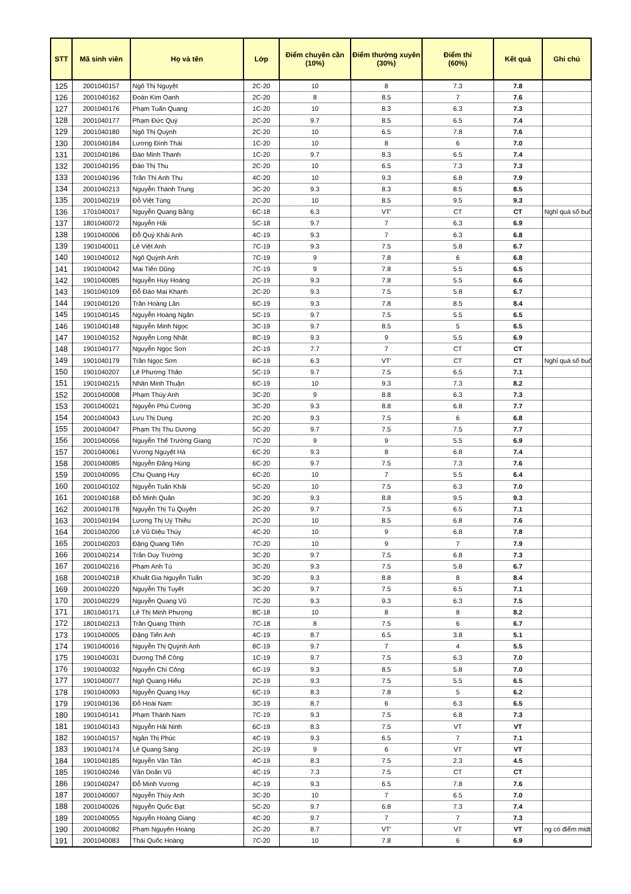| STT | Mã sinh viên | Họ và tên | Lớp | Điểm chuyên cần (10%) | Điểm thường xuyên (30%) | Điểm thi (60%) | Kết quả | Ghi chú |
| --- | --- | --- | --- | --- | --- | --- | --- | --- |
| 125 | 2001040157 | Ngô Thị Nguyệt | 2C-20 | 10 | 8 | 7.3 | 7.8 | |
| 126 | 2001040162 | Đoàn Kim Oanh | 2C-20 | 8 | 8.5 | 7 | 7.6 | |
| 127 | 2001040176 | Phạm Tuấn Quang | 1C-20 | 10 | 8.3 | 6.3 | 7.3 | |
| 128 | 2001040177 | Phạm Đức Quý | 2C-20 | 9.7 | 8.5 | 6.5 | 7.4 | |
| 129 | 2001040180 | Ngô Thị Quỳnh | 2C-20 | 10 | 6.5 | 7.8 | 7.6 | |
| 130 | 2001040184 | Lương Đình Thái | 1C-20 | 10 | 8 | 6 | 7.0 | |
| 131 | 2001040186 | Đào Minh Thanh | 1C-20 | 9.7 | 8.3 | 6.5 | 7.4 | |
| 132 | 2001040195 | Đào Thị Thu | 2C-20 | 10 | 6.5 | 7.3 | 7.3 | |
| 133 | 2001040196 | Trần Thị Anh Thu | 4C-20 | 10 | 9.3 | 6.8 | 7.9 | |
| 134 | 2001040213 | Nguyễn Thành Trung | 3C-20 | 9.3 | 8.3 | 8.5 | 8.5 | |
| 135 | 2001040219 | Đỗ Việt Tùng | 2C-20 | 10 | 8.5 | 9.5 | 9.3 | |
| 136 | 1701040017 | Nguyễn Quang Bằng | 6C-18 | 6.3 | VT' | CT | CT | Nghỉ quá số buổ |
| 137 | 1801040072 | Nguyễn Hải | 5C-18 | 9.7 | 7 | 6.3 | 6.9 | |
| 138 | 1901040006 | Đỗ Quý Khải Anh | 4C-19 | 9.3 | 7 | 6.3 | 6.8 | |
| 139 | 1901040011 | Lê Việt Anh | 7C-19 | 9.3 | 7.5 | 5.8 | 6.7 | |
| 140 | 1901040012 | Ngô Quỳnh Anh | 7C-19 | 9 | 7.8 | 6 | 6.8 | |
| 141 | 1901040042 | Mai Tiến Dũng | 7C-19 | 9 | 7.8 | 5.5 | 6.5 | |
| 142 | 1901040085 | Nguyễn Huy Hoàng | 2C-19 | 9.3 | 7.8 | 5.5 | 6.6 | |
| 143 | 1901040109 | Đỗ Đào Mai Khanh | 2C-20 | 9.3 | 7.5 | 5.8 | 6.7 | |
| 144 | 1901040120 | Trần Hoàng Lân | 6C-19 | 9.3 | 7.8 | 8.5 | 8.4 | |
| 145 | 1901040145 | Nguyễn Hoàng Ngân | 5C-19 | 9.7 | 7.5 | 5.5 | 6.5 | |
| 146 | 1901040148 | Nguyễn Minh Ngọc | 3C-19 | 9.7 | 8.5 | 5 | 6.5 | |
| 147 | 1901040152 | Nguyễn Long Nhật | 8C-19 | 9.3 | 9 | 5.5 | 6.9 | |
| 148 | 1901040177 | Nguyễn Ngọc Sơn | 2C-19 | 7.7 | 7 | CT | CT | |
| 149 | 1901040179 | Trần Ngọc Sơn | 6C-19 | 6.3 | VT' | CT | CT | Nghỉ quá số buổ |
| 150 | 1901040207 | Lê Phương Thảo | 5C-19 | 9.7 | 7.5 | 6.5 | 7.1 | |
| 151 | 1901040215 | Nhân Minh Thuận | 6C-19 | 10 | 9.3 | 7.3 | 8.2 | |
| 152 | 2001040008 | Phạm Thúy Anh | 3C-20 | 9 | 8.8 | 6.3 | 7.3 | |
| 153 | 2001040021 | Nguyễn Phú Cường | 3C-20 | 9.3 | 8.8 | 6.8 | 7.7 | |
| 154 | 2001040043 | Lưu Thị Dung | 2C-20 | 9.3 | 7.5 | 6 | 6.8 | |
| 155 | 2001040047 | Phạm Thị Thu Dương | 5C-20 | 9.7 | 7.5 | 7.5 | 7.7 | |
| 156 | 2001040056 | Nguyễn Thế Trường Giang | 7C-20 | 9 | 9 | 5.5 | 6.9 | |
| 157 | 2001040061 | Vương Nguyệt Hà | 6C-20 | 9.3 | 8 | 6.8 | 7.4 | |
| 158 | 2001040085 | Nguyễn Đăng Hùng | 6C-20 | 9.7 | 7.5 | 7.3 | 7.6 | |
| 159 | 2001040095 | Chu Quang Huy | 6C-20 | 10 | 7 | 5.5 | 6.4 | |
| 160 | 2001040102 | Nguyễn Tuấn Khải | 5C-20 | 10 | 7.5 | 6.3 | 7.0 | |
| 161 | 2001040168 | Đỗ Minh Quân | 3C-20 | 9.3 | 8.8 | 9.5 | 9.3 | |
| 162 | 2001040178 | Nguyễn Thị Tú Quyên | 2C-20 | 9.7 | 7.5 | 6.5 | 7.1 | |
| 163 | 2001040194 | Lương Thị Uý Thiều | 2C-20 | 10 | 8.5 | 6.8 | 7.6 | |
| 164 | 2001040200 | Lê Vũ Diệu Thúy | 4C-20 | 10 | 9 | 6.8 | 7.8 | |
| 165 | 2001040203 | Đặng Quang Tiến | 7C-20 | 10 | 9 | 7 | 7.9 | |
| 166 | 2001040214 | Trần Duy Trường | 3C-20 | 9.7 | 7.5 | 6.8 | 7.3 | |
| 167 | 2001040216 | Phạm Anh Tú | 3C-20 | 9.3 | 7.5 | 5.8 | 6.7 | |
| 168 | 2001040218 | Khuất Gia Nguyễn Tuấn | 3C-20 | 9.3 | 8.8 | 8 | 8.4 | |
| 169 | 2001040220 | Nguyễn Thị Tuyết | 3C-20 | 9.7 | 7.5 | 6.5 | 7.1 | |
| 170 | 2001040229 | Nguyễn Quang Vũ | 7C-20 | 9.3 | 9.3 | 6.3 | 7.5 | |
| 171 | 1801040171 | Lê Thị Minh Phượng | 8C-18 | 10 | 8 | 8 | 8.2 | |
| 172 | 1801040213 | Trần Quang Thịnh | 7C-18 | 8 | 7.5 | 6 | 6.7 | |
| 173 | 1901040005 | Đặng Tiến Anh | 4C-19 | 8.7 | 6.5 | 3.8 | 5.1 | |
| 174 | 1901040016 | Nguyễn Thị Quỳnh Anh | 8C-19 | 9.7 | 7 | 4 | 5.5 | |
| 175 | 1901040031 | Dương Thế Công | 1C-19 | 9.7 | 7.5 | 6.3 | 7.0 | |
| 176 | 1901040032 | Nguyễn Chí Công | 6C-19 | 9.3 | 8.5 | 5.8 | 7.0 | |
| 177 | 1901040077 | Ngô Quang Hiếu | 2C-19 | 9.3 | 7.5 | 5.5 | 6.5 | |
| 178 | 1901040093 | Nguyễn Quang Huy | 6C-19 | 8.3 | 7.8 | 5 | 6.2 | |
| 179 | 1901040136 | Đỗ Hoài Nam | 3C-19 | 8.7 | 6 | 6.3 | 6.5 | |
| 180 | 1901040141 | Phạm Thành Nam | 7C-19 | 9.3 | 7.5 | 6.8 | 7.3 | |
| 181 | 1901040143 | Nguyễn Hải Ninh | 6C-19 | 8.3 | 7.5 | VT | VT | |
| 182 | 1901040157 | Ngân Thị Phúc | 4C-19 | 9.3 | 6.5 | 7 | 7.1 | |
| 183 | 1901040174 | Lê Quang Sáng | 2C-19 | 9 | 6 | VT | VT | |
| 184 | 1901040185 | Nguyễn Văn Tân | 4C-19 | 8.3 | 7.5 | 2.3 | 4.5 | |
| 185 | 1901040246 | Văn Doãn Vũ | 4C-19 | 7.3 | 7.5 | CT | CT | |
| 186 | 1901040247 | Đỗ Minh Vương | 4C-19 | 9.3 | 6.5 | 7.8 | 7.6 | |
| 187 | 2001040007 | Nguyễn Thúy Anh | 3C-20 | 10 | 7 | 6.5 | 7.0 | |
| 188 | 2001040026 | Nguyễn Quốc Đạt | 5C-20 | 9.7 | 6.8 | 7.3 | 7.4 | |
| 189 | 2001040055 | Nguyễn Hoàng Giang | 4C-20 | 9.7 | 7 | 7 | 7.3 | |
| 190 | 2001040082 | Phạm Nguyên Hoàng | 2C-20 | 8.7 | VT' | VT | VT | ng có điểm midt |
| 191 | 2001040083 | Thái Quốc Hoàng | 7C-20 | 10 | 7.8 | 6 | 6.9 | |